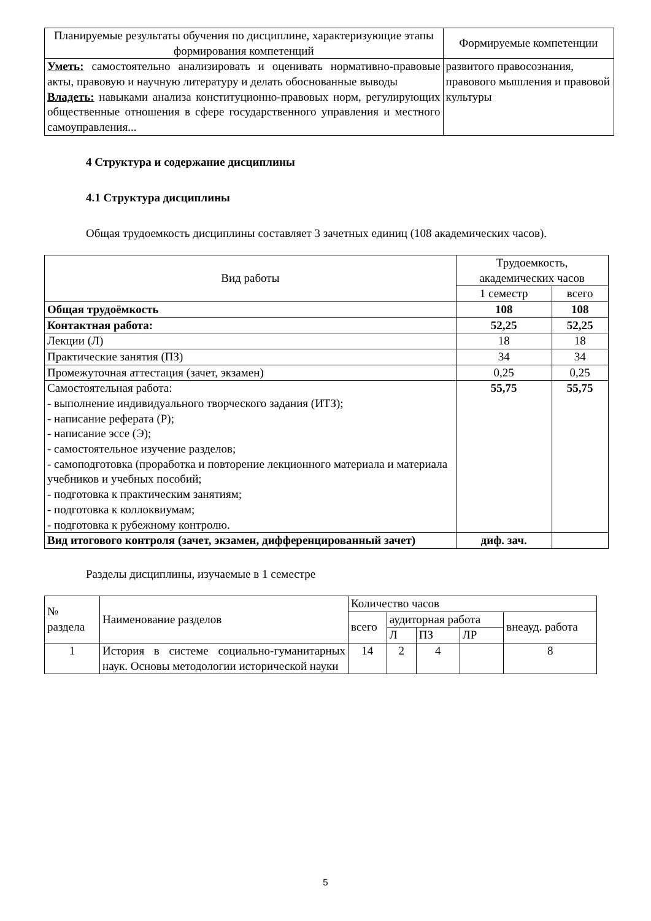| Планируемые результаты обучения по дисциплине, характеризующие этапы формирования компетенций | Формируемые компетенции |
| --- | --- |
| Уметь: самостоятельно анализировать и оценивать нормативно-правовые акты, правовую и научную литературу и делать обоснованные выводы Владеть: навыками анализа конституционно-правовых норм, регулирующих общественные отношения в сфере государственного управления и местного самоуправления... | развитого правосознания, правового мышления и правовой культуры |
4 Структура и содержание дисциплины
4.1 Структура дисциплины
Общая трудоемкость дисциплины составляет 3 зачетных единиц (108 академических часов).
| Вид работы | Трудоемкость, академических часов | |
| | 1 семестр | всего |
| Общая трудоёмкость | 108 | 108 |
| Контактная работа: | 52,25 | 52,25 |
| Лекции (Л) | 18 | 18 |
| Практические занятия (ПЗ) | 34 | 34 |
| Промежуточная аттестация (зачет, экзамен) | 0,25 | 0,25 |
| Самостоятельная работа: - выполнение индивидуального творческого задания (ИТЗ); - написание реферата (Р); - написание эссе (Э); - самостоятельное изучение разделов; - самоподготовка (проработка и повторение лекционного материала и материала учебников и учебных пособий; - подготовка к практическим занятиям; - подготовка к коллоквиумам; - подготовка к рубежному контролю. | 55,75 | 55,75 |
| Вид итогового контроля (зачет, экзамен, дифференцированный зачет) | диф. зач. | |
Разделы дисциплины, изучаемые в 1 семестре
| № раздела | Наименование разделов | Количество часов | | | | |
| | | всего | аудиторная работа | | | внеауд. работа |
| | | | Л | ПЗ | ЛР | |
| 1 | История в системе социально-гуманитарных наук. Основы методологии исторической науки | 14 | 2 | 4 | | 8 |
5